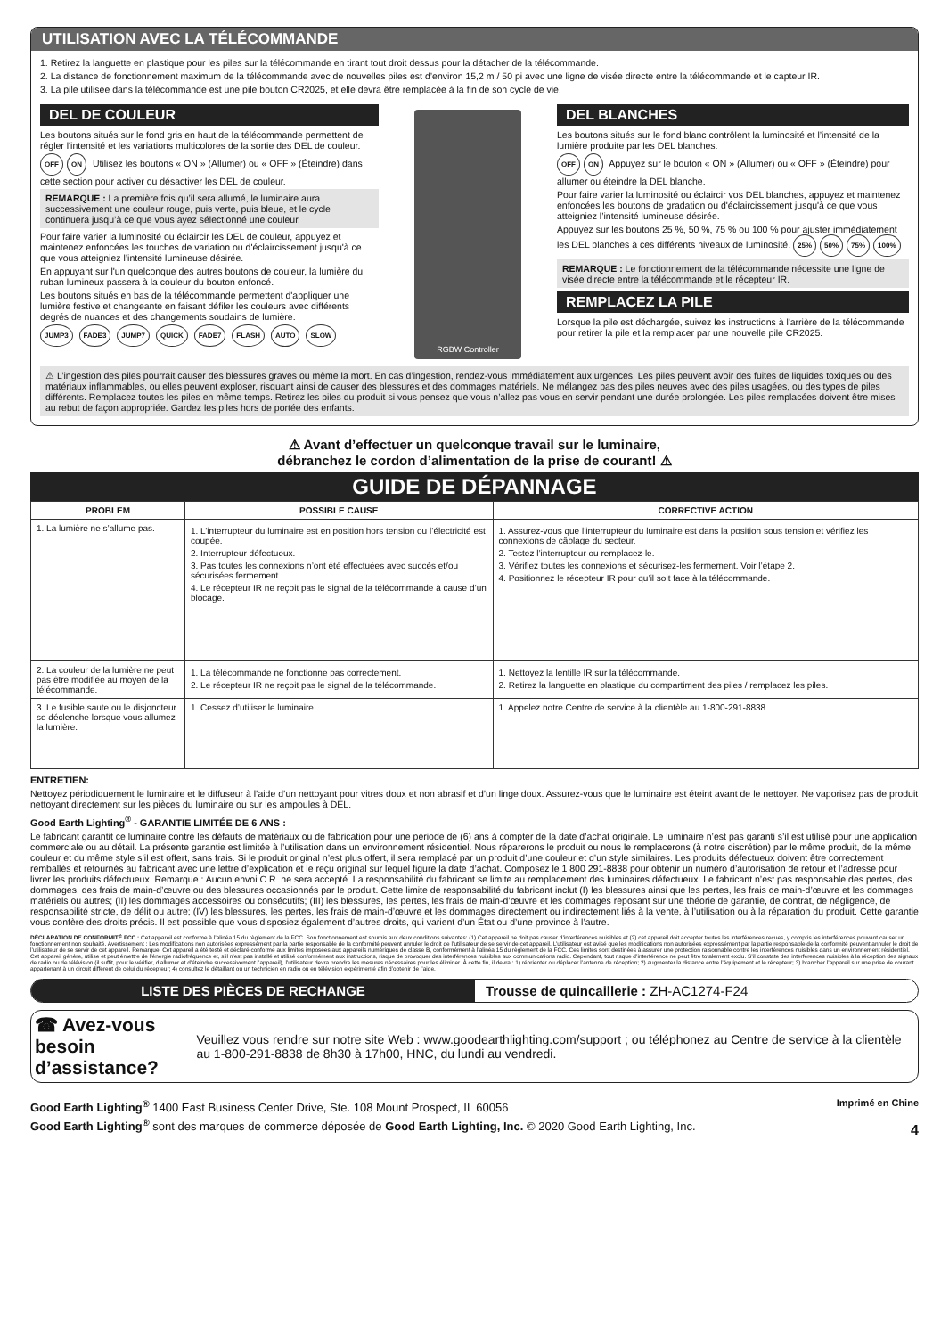UTILISATION AVEC LA TÉLÉCOMMANDE
1. Retirez la languette en plastique pour les piles sur la télécommande en tirant tout droit dessus pour la détacher de la télécommande.
2. La distance de fonctionnement maximum de la télécommande avec de nouvelles piles est d’environ 15,2 m / 50 pi avec une ligne de visée directe entre la télécommande et le capteur IR.
3. La pile utilisée dans la télécommande est une pile bouton CR2025, et elle devra être remplacée à la fin de son cycle de vie.
DEL DE COULEUR
Les boutons situés sur le fond gris en haut de la télécommande permettent de régler l'intensité et les variations multicolores de la sortie des DEL de couleur.
OFF ON Utilisez les boutons « ON » (Allumer) ou « OFF » (Éteindre) dans cette section pour activer ou désactiver les DEL de couleur.
REMARQUE : La première fois qu’il sera allumé, le luminaire aura successivement une couleur rouge, puis verte, puis bleue, et le cycle continuera jusqu’à ce que vous ayez sélectionné une couleur.
Pour faire varier la luminosité ou éclaircir les DEL de couleur, appuyez et maintenez enfoncées les touches de variation ou d'éclaircissement jusqu'à ce que vous atteigniez l’intensité lumineuse désirée.
En appuyant sur l'un quelconque des autres boutons de couleur, la lumière du ruban lumineux passera à la couleur du bouton enfoncé.
Les boutons situés en bas de la télécommande permettent d'appliquer une lumière festive et changeante en faisant défiler les couleurs avec différents degrés de nuances et des changements soudains de lumière.
JUMP3 FADE3 JUMP7 QUICK FADE7 FLASH AUTO SLOW
RGBW Controller
DEL BLANCHES
Les boutons situés sur le fond blanc contrôlent la luminosité et l’intensité de la lumière produite par les DEL blanches.
OFF ON Appuyez sur le bouton « ON » (Allumer) ou « OFF » (Éteindre) pour allumer ou éteindre la DEL blanche.
Pour faire varier la luminosité ou éclaircir vos DEL blanches, appuyez et maintenez enfoncées les boutons de gradation ou d'éclaircissement jusqu'à ce que vous atteigniez l’intensité lumineuse désirée.
Appuyez sur les boutons 25 %, 50 %, 75 % ou 100 % pour ajuster immédiatement les DEL blanches à ces différents niveaux de luminosité. 25% 50% 75% 100%
REMARQUE : Le fonctionnement de la télécommande nécessite une ligne de visée directe entre la télécommande et le récepteur IR.
REMPLACEZ LA PILE
Lorsque la pile est déchargée, suivez les instructions à l'arrière de la télécommande pour retirer la pile et la remplacer par une nouvelle pile CR2025.
⚠ L’ingestion des piles pourrait causer des blessures graves ou même la mort. En cas d’ingestion, rendez-vous immédiatement aux urgences. Les piles peuvent avoir des fuites de liquides toxiques ou des matériaux inflammables, ou elles peuvent exploser, risquant ainsi de causer des blessures et des dommages matériels. Ne mélangez pas des piles neuves avec des piles usagées, ou des types de piles différents. Remplacez toutes les piles en même temps. Retirez les piles du produit si vous pensez que vous n’allez pas vous en servir pendant une durée prolongée. Les piles remplacées doivent être mises au rebut de façon appropriée. Gardez les piles hors de portée des enfants.
⚠ Avant d’effectuer un quelconque travail sur le luminaire,
débranchez le cordon d’alimentation de la prise de courant! ⚠
GUIDE DE DÉPANNAGE
| PROBLEM | POSSIBLE CAUSE | CORRECTIVE ACTION |
| --- | --- | --- |
| 1. La lumière ne s’allume pas. | 1. L’interrupteur du luminaire est en position hors tension ou l’électricité est coupée. 2. Interrupteur défectueux. 3. Pas toutes les connexions n’ont été effectuées avec succès et/ou sécurisées fermement. 4. Le récepteur IR ne reçoit pas le signal de la télécommande à cause d’un blocage. | 1. Assurez-vous que l’interrupteur du luminaire est dans la position sous tension et vérifiez les connexions de câblage du secteur. 2. Testez l’interrupteur ou remplacez-le. 3. Vérifiez toutes les connexions et sécurisez-les fermement. Voir l’étape 2. 4. Positionnez le récepteur IR pour qu’il soit face à la télécommande. |
| 2. La couleur de la lumière ne peut pas être modifiée au moyen de la télécommande. | 1. La télécommande ne fonctionne pas correctement. 2. Le récepteur IR ne reçoit pas le signal de la télécommande. | 1. Nettoyez la lentille IR sur la télécommande. 2. Retirez la languette en plastique du compartiment des piles / remplacez les piles. |
| 3. Le fusible saute ou le disjoncteur se déclenche lorsque vous allumez la lumière. | 1. Cessez d’utiliser le luminaire. | 1. Appelez notre Centre de service à la clientèle au 1-800-291-8838. |
ENTRETIEN:
Nettoyez périodiquement le luminaire et le diffuseur à l’aide d’un nettoyant pour vitres doux et non abrasif et d’un linge doux. Assurez-vous que le luminaire est éteint avant de le nettoyer. Ne vaporisez pas de produit nettoyant directement sur les pièces du luminaire ou sur les ampoules à DEL.
Good Earth Lighting<sup>®</sup> - GARANTIE LIMITÉE DE 6 ANS :
Le fabricant garantit ce luminaire contre les défauts de matériaux ou de fabrication pour une période de (6) ans à compter de la date d’achat originale. Le luminaire n’est pas garanti s’il est utilisé pour une application commerciale ou au détail. La présente garantie est limitée à l’utilisation dans un environnement résidentiel. Nous réparerons le produit ou nous le remplacerons (à notre discrétion) par le même produit, de la même couleur et du même style s’il est offert, sans frais. Si le produit original n’est plus offert, il sera remplacé par un produit d’une couleur et d’un style similaires. Les produits défectueux doivent être correctement remballés et retournés au fabricant avec une lettre d’explication et le reçu original sur lequel figure la date d’achat. Composez le 1 800 291-8838 pour obtenir un numéro d’autorisation de retour et l’adresse pour livrer les produits défectueux. Remarque : Aucun envoi C.R. ne sera accepté. La responsabilité du fabricant se limite au remplacement des luminaires défectueux. Le fabricant n’est pas responsable des pertes, des dommages, des frais de main-d’œuvre ou des blessures occasionnés par le produit. Cette limite de responsabilité du fabricant inclut (I) les blessures ainsi que les pertes, les frais de main-d’œuvre et les dommages matériels ou autres; (II) les dommages accessoires ou consécutifs; (III) les blessures, les pertes, les frais de main-d’œuvre et les dommages reposant sur une théorie de garantie, de contrat, de négligence, de responsabilité stricte, de délit ou autre; (IV) les blessures, les pertes, les frais de main-d’œuvre et les dommages directement ou indirectement liés à la vente, à l’utilisation ou à la réparation du produit. Cette garantie vous confère des droits précis. Il est possible que vous disposiez également d’autres droits, qui varient d’un État ou d’une province à l’autre.
DÉCLARATION DE CONFORMITÉ FCC : Cet appareil est conforme à l’alinéa 15 du règlement de la FCC. Son fonctionnement est soumis aux deux conditions suivantes: (1) Cet appareil ne doit pas causer d’interférences nuisibles et (2) cet appareil doit accepter toutes les interférences reçues, y compris les interférences pouvant causer un fonctionnement non souhaité. Avertissement : Les modifications non autorisées expressément par la partie responsable de la conformité peuvent annuler le droit de l’utilisateur de se servir de cet appareil. L’utilisateur est avisé que les modifications non autorisées expressément par la partie responsable de la conformité peuvent annuler le droit de l’utilisateur de se servir de cet appareil. Remarque: Cet appareil a été testé et déclaré conforme aux limites imposées aux appareils numériques de classe B, conformément à l’alinéa 15 du règlement de la FCC. Ces limites sont destinées à assurer une protection raisonnable contre les interférences nuisibles dans un environnement résidentiel. Cet appareil génère, utilise et peut émettre de l’énergie radiofréquence et, s’il n’est pas installé et utilisé conformément aux instructions, risque de provoquer des interférences nuisibles aux communications radio. Cependant, tout risque d’interférence ne peut être totalement exclu. S’il constate des interférences nuisibles à la réception des signaux de radio ou de télévision (il suffit, pour le vérifier, d’allumer et d’éteindre successivement l’appareil), l’utilisateur devra prendre les mesures nécessaires pour les éliminer. À cette fin, il devra : 1) réorienter ou déplacer l’antenne de réception; 2) augmenter la distance entre l’équipement et le récepteur; 3) brancher l’appareil sur une prise de courant appartenant à un circuit différent de celui du récepteur; 4) consultez le détaillant ou un technicien en radio ou en télévision expérimenté afin d’obtenir de l’aide.
LISTE DES PIÈCES DE RECHANGE Trousse de quincaillerie : ZH-AC1274-F24
☎ Avez-vous besoin d’assistance?
Veuillez vous rendre sur notre site Web : www.goodearthlighting.com/support ; ou téléphonez au Centre de service à la clientèle au 1-800-291-8838 de 8h30 à 17h00, HNC, du lundi au vendredi.
Good Earth Lighting<sup>®</sup> 1400 East Business Center Drive, Ste. 108 Mount Prospect, IL 60056
Good Earth Lighting<sup>®</sup> sont des marques de commerce déposée de Good Earth Lighting, Inc. © 2020 Good Earth Lighting, Inc.
Imprimé en Chine
4